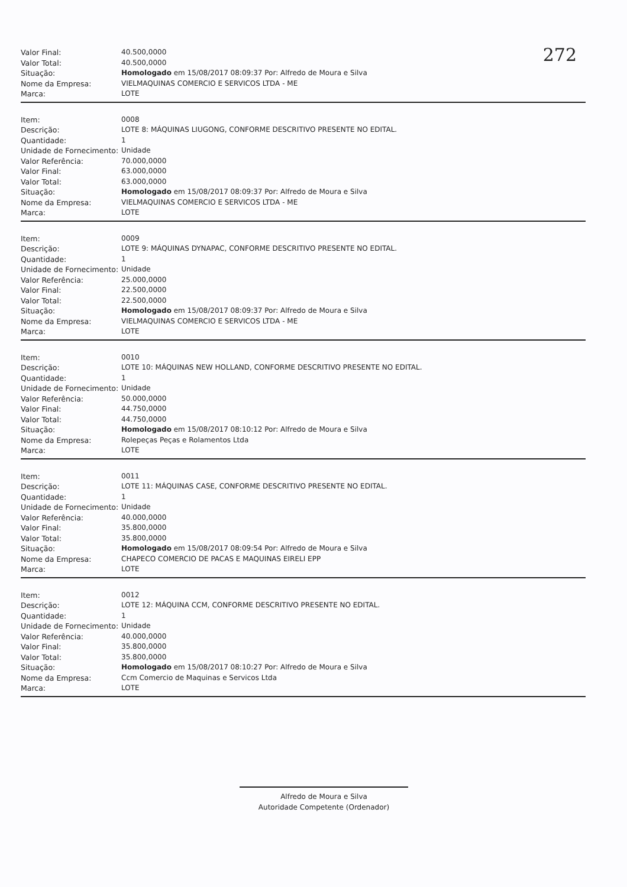272
| Valor Final: | 40.500,0000 |
| Valor Total: | 40.500,0000 |
| Situação: | Homologado em 15/08/2017 08:09:37 Por: Alfredo de Moura e Silva |
| Nome da Empresa: | VIELMAQUINAS COMERCIO E SERVICOS LTDA - ME |
| Marca: | LOTE |
| Item: | 0008 |
| Descrição: | LOTE 8: MÁQUINAS LIUGONG, CONFORME DESCRITIVO PRESENTE NO EDITAL. |
| Quantidade: | 1 |
| Unidade de Fornecimento: | Unidade |
| Valor Referência: | 70.000,0000 |
| Valor Final: | 63.000,0000 |
| Valor Total: | 63.000,0000 |
| Situação: | Homologado em 15/08/2017 08:09:37 Por: Alfredo de Moura e Silva |
| Nome da Empresa: | VIELMAQUINAS COMERCIO E SERVICOS LTDA - ME |
| Marca: | LOTE |
| Item: | 0009 |
| Descrição: | LOTE 9: MÁQUINAS DYNAPAC, CONFORME DESCRITIVO PRESENTE NO EDITAL. |
| Quantidade: | 1 |
| Unidade de Fornecimento: | Unidade |
| Valor Referência: | 25.000,0000 |
| Valor Final: | 22.500,0000 |
| Valor Total: | 22.500,0000 |
| Situação: | Homologado em 15/08/2017 08:09:37 Por: Alfredo de Moura e Silva |
| Nome da Empresa: | VIELMAQUINAS COMERCIO E SERVICOS LTDA - ME |
| Marca: | LOTE |
| Item: | 0010 |
| Descrição: | LOTE 10: MÁQUINAS NEW HOLLAND, CONFORME DESCRITIVO PRESENTE NO EDITAL. |
| Quantidade: | 1 |
| Unidade de Fornecimento: | Unidade |
| Valor Referência: | 50.000,0000 |
| Valor Final: | 44.750,0000 |
| Valor Total: | 44.750,0000 |
| Situação: | Homologado em 15/08/2017 08:10:12 Por: Alfredo de Moura e Silva |
| Nome da Empresa: | Rolepeças Peças e Rolamentos Ltda |
| Marca: | LOTE |
| Item: | 0011 |
| Descrição: | LOTE 11: MÁQUINAS CASE, CONFORME DESCRITIVO PRESENTE NO EDITAL. |
| Quantidade: | 1 |
| Unidade de Fornecimento: | Unidade |
| Valor Referência: | 40.000,0000 |
| Valor Final: | 35.800,0000 |
| Valor Total: | 35.800,0000 |
| Situação: | Homologado em 15/08/2017 08:09:54 Por: Alfredo de Moura e Silva |
| Nome da Empresa: | CHAPECO COMERCIO DE PACAS E MAQUINAS EIRELI EPP |
| Marca: | LOTE |
| Item: | 0012 |
| Descrição: | LOTE 12: MÁQUINA CCM, CONFORME DESCRITIVO PRESENTE NO EDITAL. |
| Quantidade: | 1 |
| Unidade de Fornecimento: | Unidade |
| Valor Referência: | 40.000,0000 |
| Valor Final: | 35.800,0000 |
| Valor Total: | 35.800,0000 |
| Situação: | Homologado em 15/08/2017 08:10:27 Por: Alfredo de Moura e Silva |
| Nome da Empresa: | Ccm Comercio de Maquinas e Servicos Ltda |
| Marca: | LOTE |
Alfredo de Moura e Silva
Autoridade Competente (Ordenador)